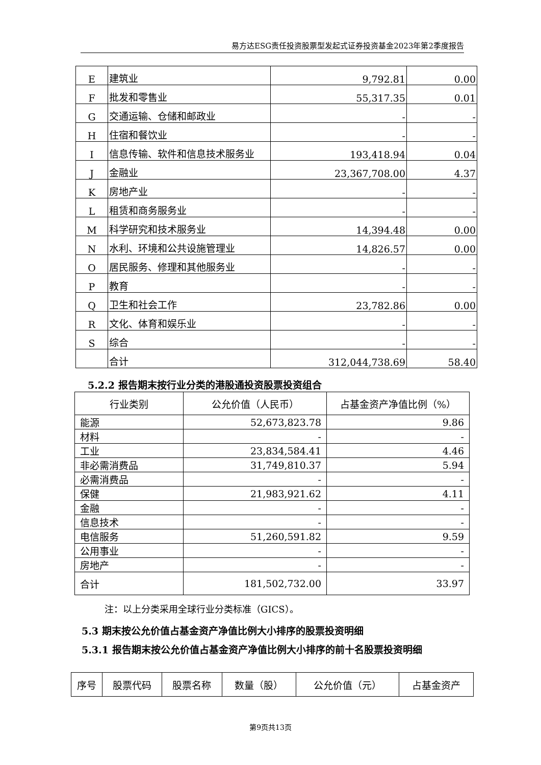易方达ESG责任投资股票型发起式证券投资基金2023年第2季度报告
| E | 建筑业 | 9,792.81 | 0.00 |
| F | 批发和零售业 | 55,317.35 | 0.01 |
| G | 交通运输、仓储和邮政业 | - | - |
| H | 住宿和餐饮业 | - | - |
| I | 信息传输、软件和信息技术服务业 | 193,418.94 | 0.04 |
| J | 金融业 | 23,367,708.00 | 4.37 |
| K | 房地产业 | - | - |
| L | 租赁和商务服务业 | - | - |
| M | 科学研究和技术服务业 | 14,394.48 | 0.00 |
| N | 水利、环境和公共设施管理业 | 14,826.57 | 0.00 |
| O | 居民服务、修理和其他服务业 | - | - |
| P | 教育 | - | - |
| Q | 卫生和社会工作 | 23,782.86 | 0.00 |
| R | 文化、体育和娱乐业 | - | - |
| S | 综合 | - | - |
| | 合计 | 312,044,738.69 | 58.40 |
5.2.2 报告期末按行业分类的港股通投资股票投资组合
| 行业类别 | 公允价值（人民币） | 占基金资产净值比例（%） |
| --- | --- | --- |
| 能源 | 52,673,823.78 | 9.86 |
| 材料 | - | - |
| 工业 | 23,834,584.41 | 4.46 |
| 非必需消费品 | 31,749,810.37 | 5.94 |
| 必需消费品 | - | - |
| 保健 | 21,983,921.62 | 4.11 |
| 金融 | - | - |
| 信息技术 | - | - |
| 电信服务 | 51,260,591.82 | 9.59 |
| 公用事业 | - | - |
| 房地产 | - | - |
| 合计 | 181,502,732.00 | 33.97 |
注：以上分类采用全球行业分类标准（GICS）。
5.3 期末按公允价值占基金资产净值比例大小排序的股票投资明细
5.3.1 报告期末按公允价值占基金资产净值比例大小排序的前十名股票投资明细
| 序号 | 股票代码 | 股票名称 | 数量（股） | 公允价值（元） | 占基金资产 |
| --- | --- | --- | --- | --- | --- |
第9页共13页